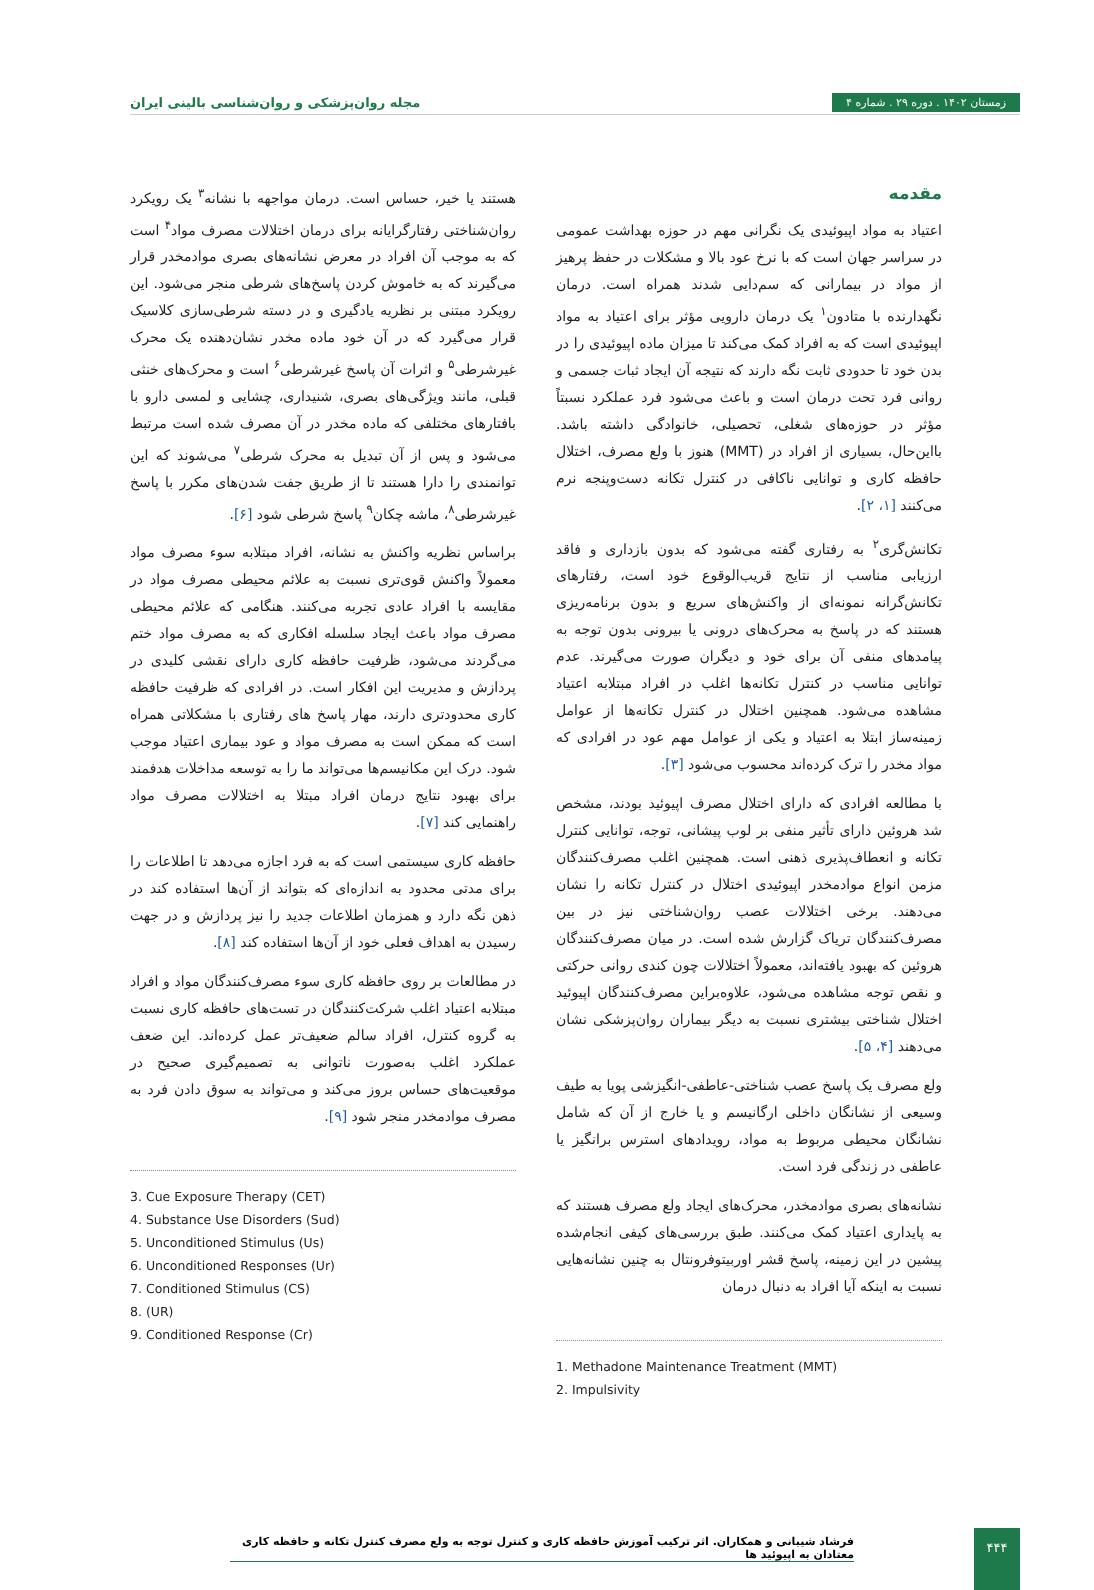مجله روان‌پزشکی و روان‌شناسی بالینی ایران
زمستان ۱۴۰۲ . دوره ۲۹ . شماره ۴
مقدمه
اعتیاد به مواد اپیوئیدی یک نگرانی مهم در حوزه بهداشت عمومی در سراسر جهان است که با نرخ عود بالا و مشکلات در حفظ پرهیز از مواد در بیمارانی که سم‌دایی شدند همراه است. درمان نگهدارنده با متادون<sup>۱</sup> یک درمان دارویی مؤثر برای اعتیاد به مواد اپیوئیدی است که به افراد کمک می‌کند تا میزان ماده اپیوئیدی را در بدن خود تا حدودی ثابت نگه دارند که نتیجه آن ایجاد ثبات جسمی و روانی فرد تحت درمان است و باعث می‌شود فرد عملکرد نسبتاً مؤثر در حوزه‌های شغلی، تحصیلی، خانوادگی داشته باشد. بااین‌حال، بسیاری از افراد در (MMT) هنوز با ولع مصرف، اختلال حافظه کاری و توانایی ناکافی در کنترل تکانه دست‌وپنجه نرم می‌کنند [۱، ۲].
تکانش‌گری<sup>۲</sup> به رفتاری گفته می‌شود که بدون بازداری و فاقد ارزیابی مناسب از نتایج قریب‌الوقوع خود است، رفتارهای تکانش‌گرانه نمونه‌ای از واکنش‌های سریع و بدون برنامه‌ریزی هستند که در پاسخ به محرک‌های درونی یا بیرونی بدون توجه به پیامدهای منفی آن برای خود و دیگران صورت می‌گیرند. عدم توانایی مناسب در کنترل تکانه‌ها اغلب در افراد مبتلابه اعتیاد مشاهده می‌شود. همچنین اختلال در کنترل تکانه‌ها از عوامل زمینه‌ساز ابتلا به اعتیاد و یکی از عوامل مهم عود در افرادی که مواد مخدر را ترک کرده‌اند محسوب می‌شود [۳].
با مطالعه افرادی که دارای اختلال مصرف اپیوئید بودند، مشخص شد هروئین دارای تأثیر منفی بر لوب پیشانی، توجه، توانایی کنترل تکانه و انعطاف‌پذیری ذهنی است. همچنین اغلب مصرف‌کنندگان مزمن انواع موادمخدر اپیوئیدی اختلال در کنترل تکانه را نشان می‌دهند. برخی اختلالات عصب روان‌شناختی نیز در بین مصرف‌کنندگان تریاک گزارش شده است. در میان مصرف‌کنندگان هروئین که بهبود یافته‌اند، معمولاً اختلالات چون کندی روانی حرکتی و نقص توجه مشاهده می‌شود، علاوه‌براین مصرف‌کنندگان اپیوئید اختلال شناختی بیشتری نسبت به دیگر بیماران روان‌پزشکی نشان می‌دهند [۴، ۵].
ولع مصرف یک پاسخ عصب شناختی-عاطفی-انگیزشی پویا به طیف وسیعی از نشانگان داخلی ارگانیسم و یا خارج از آن که شامل نشانگان محیطی مربوط به مواد، رویدادهای استرس برانگیز یا عاطفی در زندگی فرد است.
نشانه‌های بصری موادمخدر، محرک‌های ایجاد ولع مصرف هستند که به پایداری اعتیاد کمک می‌کنند. طبق بررسی‌های کیفی انجام‌شده پیشین در این زمینه، پاسخ قشر اوربیتوفرونتال به چنین نشانه‌هایی نسبت به اینکه آیا افراد به دنبال درمان
1. Methadone Maintenance Treatment (MMT)
2. Impulsivity
هستند یا خیر، حساس است. درمان مواجهه با نشانه<sup>۳</sup> یک رویکرد روان‌شناختی رفتارگرایانه برای درمان اختلالات مصرف مواد<sup>۴</sup> است که به موجب آن افراد در معرض نشانه‌های بصری موادمخدر قرار می‌گیرند که به خاموش کردن پاسخ‌های شرطی منجر می‌شود. این رویکرد مبتنی بر نظریه یادگیری و در دسته شرطی‌سازی کلاسیک قرار می‌گیرد که در آن خود ماده مخدر نشان‌دهنده یک محرک غیرشرطی<sup>۵</sup> و اثرات آن پاسخ غیرشرطی<sup>۶</sup> است و محرک‌های خنثی قبلی، مانند ویژگی‌های بصری، شنیداری، چشایی و لمسی دارو با بافتارهای مختلفی که ماده مخدر در آن مصرف شده است مرتبط می‌شود و پس از آن تبدیل به محرک شرطی<sup>۷</sup> می‌شوند که این توانمندی را دارا هستند تا از طریق جفت شدن‌های مکرر با پاسخ غیرشرطی<sup>۸</sup>، ماشه چکان<sup>۹</sup> پاسخ شرطی شود [۶].
براساس نظریه واکنش به نشانه، افراد مبتلابه سوء مصرف مواد معمولاً واکنش قوی‌تری نسبت به علائم محیطی مصرف مواد در مقایسه با افراد عادی تجربه می‌کنند. هنگامی که علائم محیطی مصرف مواد باعث ایجاد سلسله افکاری که به مصرف مواد ختم می‌گردند می‌شود، ظرفیت حافظه کاری دارای نقشی کلیدی در پردازش و مدیریت این افکار است. در افرادی که ظرفیت حافظه کاری محدودتری دارند، مهار پاسخ های رفتاری با مشکلاتی همراه است که ممکن است به مصرف مواد و عود بیماری اعتیاد موجب شود. درک این مکانیسم‌ها می‌تواند ما را به توسعه مداخلات هدفمند برای بهبود نتایج درمان افراد مبتلا به اختلالات مصرف مواد راهنمایی کند [۷].
حافظه کاری سیستمی است که به فرد اجازه می‌دهد تا اطلاعات را برای مدتی محدود به اندازه‌ای که بتواند از آن‌ها استفاده کند در ذهن نگه دارد و همزمان اطلاعات جدید را نیز پردازش و در جهت رسیدن به اهداف فعلی خود از آن‌ها استفاده کند [۸].
در مطالعات بر روی حافظه کاری سوء مصرف‌کنندگان مواد و افراد مبتلابه اعتیاد اغلب شرکت‌کنندگان در تست‌های حافظه کاری نسبت به گروه کنترل، افراد سالم ضعیف‌تر عمل کرده‌اند. این ضعف عملکرد اغلب به‌صورت ناتوانی به تصمیم‌گیری صحیح در موقعیت‌های حساس بروز می‌کند و می‌تواند به سوق دادن فرد به مصرف موادمخدر منجر شود [۹].
3. Cue Exposure Therapy (CET)
4. Substance Use Disorders (Sud)
5. Unconditioned Stimulus (Us)
6. Unconditioned Responses (Ur)
7. Conditioned Stimulus (CS)
8. (UR)
9. Conditioned Response (Cr)
فرشاد شیبانی و همکاران. اثر ترکیب آموزش حافظه کاری و کنترل توجه به ولع مصرف کنترل تکانه و حافظه کاری معتادان به اپیوئید ها
۴۴۴